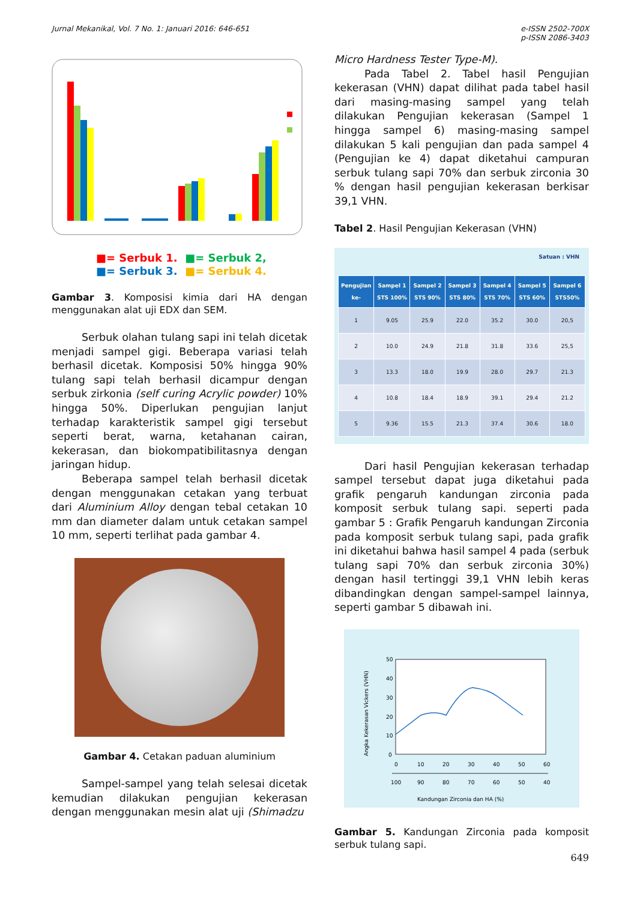Jurnal Mekanikal, Vol. 7 No. 1: Januari 2016: 646-651
e-ISSN 2502-700X
p-ISSN 2086-3403
■= Serbuk 1. ■= Serbuk 2,
■= Serbuk 3. ■= Serbuk 4.
Gambar 3. Komposisi kimia dari HA dengan menggunakan alat uji EDX dan SEM.
Serbuk olahan tulang sapi ini telah dicetak menjadi sampel gigi. Beberapa variasi telah berhasil dicetak. Komposisi 50% hingga 90% tulang sapi telah berhasil dicampur dengan serbuk zirkonia (self curing Acrylic powder) 10% hingga 50%. Diperlukan pengujian lanjut terhadap karakteristik sampel gigi tersebut seperti berat, warna, ketahanan cairan, kekerasan, dan biokompatibilitasnya dengan jaringan hidup.
Beberapa sampel telah berhasil dicetak dengan menggunakan cetakan yang terbuat dari Aluminium Alloy dengan tebal cetakan 10 mm dan diameter dalam untuk cetakan sampel 10 mm, seperti terlihat pada gambar 4.
Gambar 4. Cetakan paduan aluminium
Sampel-sampel yang telah selesai dicetak kemudian dilakukan pengujian kekerasan dengan menggunakan mesin alat uji (Shimadzu
Micro Hardness Tester Type-M).
Pada Tabel 2. Tabel hasil Pengujian kekerasan (VHN) dapat dilihat pada tabel hasil dari masing-masing sampel yang telah dilakukan Pengujian kekerasan (Sampel 1 hingga sampel 6) masing-masing sampel dilakukan 5 kali pengujian dan pada sampel 4 (Pengujian ke 4) dapat diketahui campuran serbuk tulang sapi 70% dan serbuk zirconia 30 % dengan hasil pengujian kekerasan berkisar 39,1 VHN.
Tabel 2. Hasil Pengujian Kekerasan (VHN)
Satuan : VHN
| Pengujian ke- | Sampel 1 STS 100% | Sampel 2 STS 90% | Sampel 3 STS 80% | Sampel 4 STS 70% | Sampel 5 STS 60% | Sampel 6 STS50% |
| --- | --- | --- | --- | --- | --- | --- |
| 1 | 9.05 | 25.9 | 22.0 | 35.2 | 30.0 | 20,5 |
| 2 | 10.0 | 24.9 | 21.8 | 31.8 | 33.6 | 25,5 |
| 3 | 13.3 | 18.0 | 19.9 | 28.0 | 29.7 | 21.3 |
| 4 | 10.8 | 18.4 | 18.9 | 39.1 | 29.4 | 21.2 |
| 5 | 9.36 | 15.5 | 21.3 | 37.4 | 30.6 | 18.0 |
Dari hasil Pengujian kekerasan terhadap sampel tersebut dapat juga diketahui pada grafik pengaruh kandungan zirconia pada komposit serbuk tulang sapi. seperti pada gambar 5 : Grafik Pengaruh kandungan Zirconia pada komposit serbuk tulang sapi, pada grafik ini diketahui bahwa hasil sampel 4 pada (serbuk tulang sapi 70% dan serbuk zirconia 30%) dengan hasil tertinggi 39,1 VHN lebih keras dibandingkan dengan sampel-sampel lainnya, seperti gambar 5 dibawah ini.
Angka Kekerasan Vickers (VHN)
50
40
30
20
10
0
0
10
20
30
40
50
60
100
90
80
70
60
50
40
Kandungan Zirconia dan HA (%)
Gambar 5. Kandungan Zirconia pada komposit serbuk tulang sapi.
649